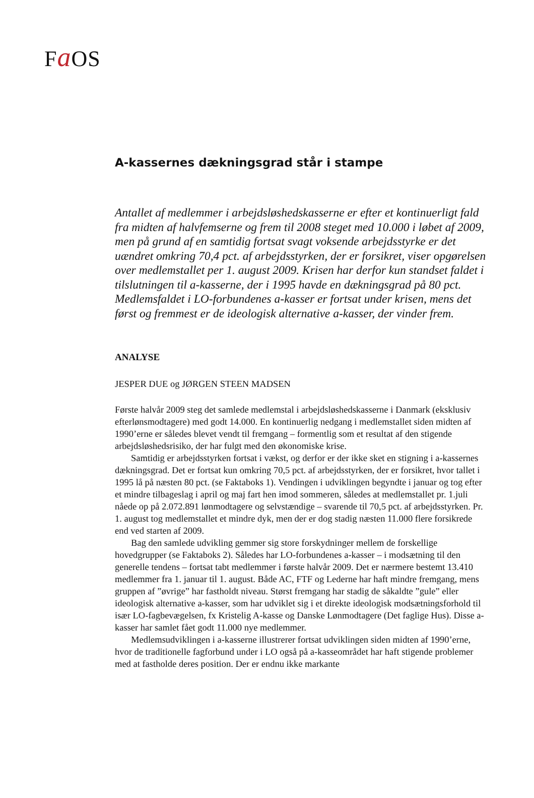Fa OS
A-kassernes dækningsgrad står i stampe
Antallet af medlemmer i arbejdsløshedskasserne er efter et kontinuerligt fald fra midten af halvfemserne og frem til 2008 steget med 10.000 i løbet af 2009, men på grund af en samtidig fortsat svagt voksende arbejdsstyrke er det uændret omkring 70,4 pct. af arbejdsstyrken, der er forsikret, viser opgørelsen over medlemstallet per 1. august 2009. Krisen har derfor kun standset faldet i tilslutningen til a-kasserne, der i 1995 havde en dækningsgrad på 80 pct. Medlemsfaldet i LO-forbundenes a-kasser er fortsat under krisen, mens det først og fremmest er de ideologisk alternative a-kasser, der vinder frem.
ANALYSE
JESPER DUE og JØRGEN STEEN MADSEN
Første halvår 2009 steg det samlede medlemstal i arbejdsløshedskasserne i Danmark (eksklusiv efterlønsmodtagere) med godt 14.000. En kontinuerlig nedgang i medlemstallet siden midten af 1990’erne er således blevet vendt til fremgang – formentlig som et resultat af den stigende arbejdsløshedsrisiko, der har fulgt med den økonomiske krise.
Samtidig er arbejdsstyrken fortsat i vækst, og derfor er der ikke sket en stigning i a-kassernes dækningsgrad. Det er fortsat kun omkring 70,5 pct. af arbejdsstyrken, der er forsikret, hvor tallet i 1995 lå på næsten 80 pct. (se Faktaboks 1). Vendingen i udviklingen begyndte i januar og tog efter et mindre tilbageslag i april og maj fart hen imod sommeren, således at medlemstallet pr. 1.juli nåede op på 2.072.891 lønmodtagere og selvstændige – svarende til 70,5 pct. af arbejdsstyrken. Pr. 1. august tog medlemstallet et mindre dyk, men der er dog stadig næsten 11.000 flere forsikrede end ved starten af 2009.
Bag den samlede udvikling gemmer sig store forskydninger mellem de forskellige hovedgrupper (se Faktaboks 2). Således har LO-forbundenes a-kasser – i modsætning til den generelle tendens – fortsat tabt medlemmer i første halvår 2009. Det er nærmere bestemt 13.410 medlemmer fra 1. januar til 1. august. Både AC, FTF og Lederne har haft mindre fremgang, mens gruppen af ”øvrige” har fastholdt niveau. Størst fremgang har stadig de såkaldte ”gule” eller ideologisk alternative a-kasser, som har udviklet sig i et direkte ideologisk modsætningsforhold til især LO-fagbevægelsen, fx Kristelig A-kasse og Danske Lønmodtagere (Det faglige Hus). Disse a-kasser har samlet fået godt 11.000 nye medlemmer.
Medlemsudviklingen i a-kasserne illustrerer fortsat udviklingen siden midten af 1990’erne, hvor de traditionelle fagforbund under i LO også på a-kasseområdet har haft stigende problemer med at fastholde deres position. Der er endnu ikke markante